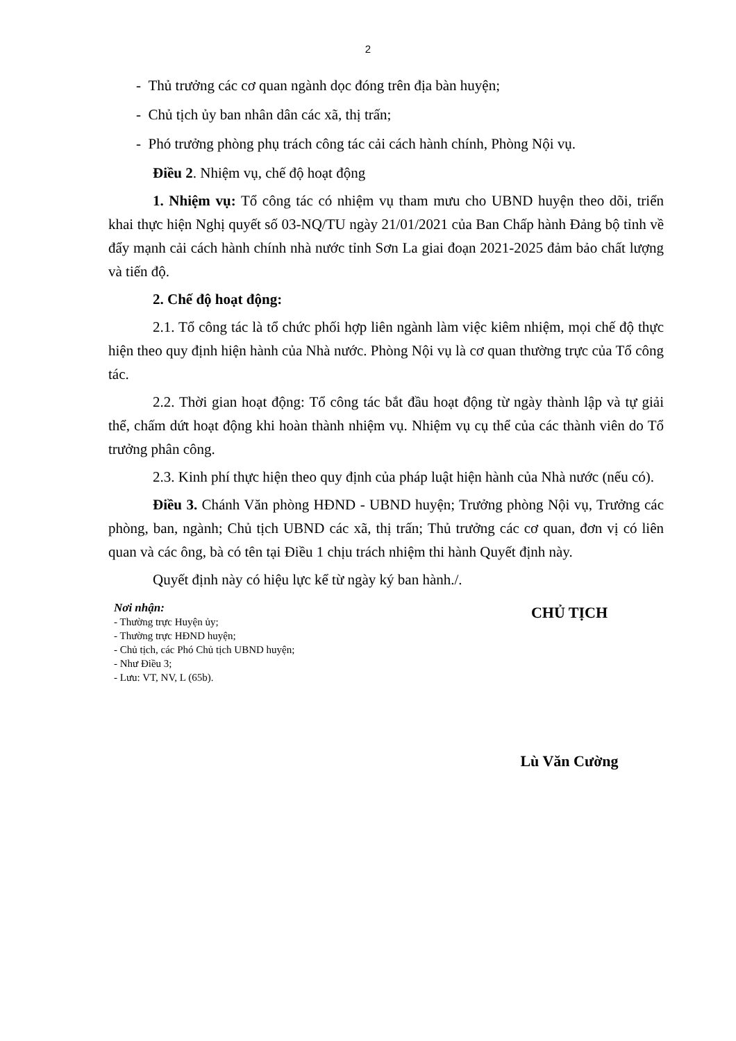2
- Thủ trưởng các cơ quan ngành dọc đóng trên địa bàn huyện;
- Chủ tịch ủy ban nhân dân các xã, thị trấn;
- Phó trưởng phòng phụ trách công tác cải cách hành chính, Phòng Nội vụ.
Điều 2. Nhiệm vụ, chế độ hoạt động
1. Nhiệm vụ: Tổ công tác có nhiệm vụ tham mưu cho UBND huyện theo dõi, triển khai thực hiện Nghị quyết số 03-NQ/TU ngày 21/01/2021 của Ban Chấp hành Đảng bộ tỉnh về đẩy mạnh cải cách hành chính nhà nước tỉnh Sơn La giai đoạn 2021-2025 đảm bảo chất lượng và tiến độ.
2. Chế độ hoạt động:
2.1. Tổ công tác là tổ chức phối hợp liên ngành làm việc kiêm nhiệm, mọi chế độ thực hiện theo quy định hiện hành của Nhà nước. Phòng Nội vụ là cơ quan thường trực của Tổ công tác.
2.2. Thời gian hoạt động: Tổ công tác bắt đầu hoạt động từ ngày thành lập và tự giải thể, chấm dứt hoạt động khi hoàn thành nhiệm vụ. Nhiệm vụ cụ thể của các thành viên do Tổ trưởng phân công.
2.3. Kinh phí thực hiện theo quy định của pháp luật hiện hành của Nhà nước (nếu có).
Điều 3. Chánh Văn phòng HĐND - UBND huyện; Trưởng phòng Nội vụ, Trưởng các phòng, ban, ngành; Chủ tịch UBND các xã, thị trấn; Thủ trưởng các cơ quan, đơn vị có liên quan và các ông, bà có tên tại Điều 1 chịu trách nhiệm thi hành Quyết định này.
Quyết định này có hiệu lực kể từ ngày ký ban hành./.
Nơi nhận:
- Thường trực Huyện ủy;
- Thường trực HĐND huyện;
- Chủ tịch, các Phó Chủ tịch UBND huyện;
- Như Điều 3;
- Lưu: VT, NV, L (65b).
CHỦ TỊCH
Lù Văn Cường